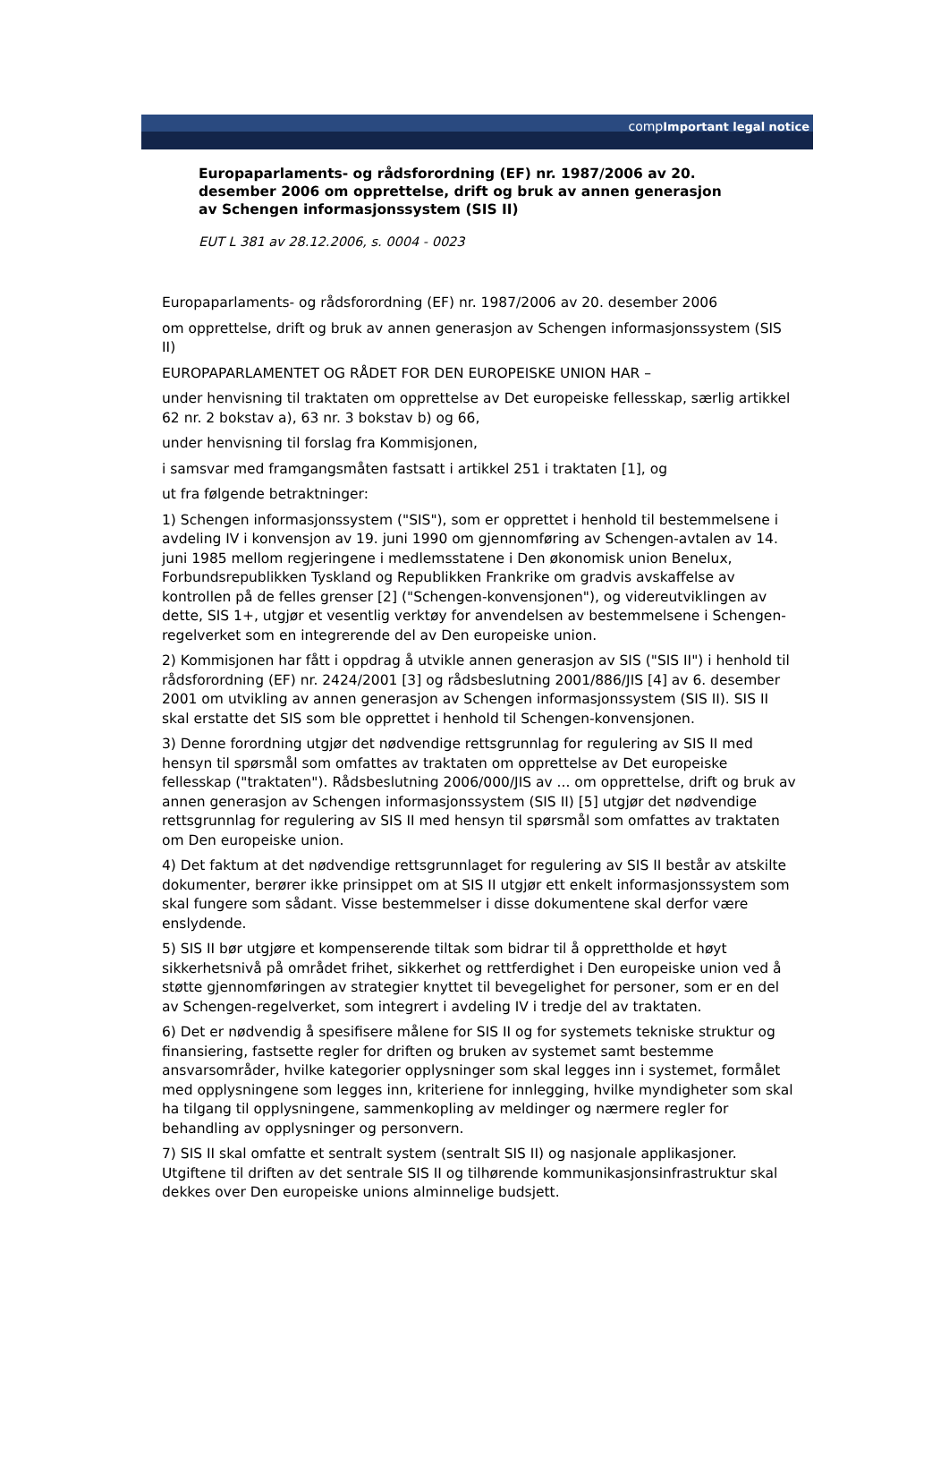comp Important legal notice
Europaparlaments- og rådsforordning (EF) nr. 1987/2006 av 20. desember 2006 om opprettelse, drift og bruk av annen generasjon av Schengen informasjonssystem (SIS II)
EUT L 381 av 28.12.2006, s. 0004 - 0023
Europaparlaments- og rådsforordning (EF) nr. 1987/2006 av 20. desember 2006
om opprettelse, drift og bruk av annen generasjon av Schengen informasjonssystem (SIS II)
EUROPAPARLAMENTET OG RÅDET FOR DEN EUROPEISKE UNION HAR –
under henvisning til traktaten om opprettelse av Det europeiske fellesskap, særlig artikkel 62 nr. 2 bokstav a), 63 nr. 3 bokstav b) og 66,
under henvisning til forslag fra Kommisjonen,
i samsvar med framgangsmåten fastsatt i artikkel 251 i traktaten [1], og
ut fra følgende betraktninger:
1) Schengen informasjonssystem ("SIS"), som er opprettet i henhold til bestemmelsene i avdeling IV i konvensjon av 19. juni 1990 om gjennomføring av Schengen-avtalen av 14. juni 1985 mellom regjeringene i medlemsstatene i Den økonomisk union Benelux, Forbundsrepublikken Tyskland og Republikken Frankrike om gradvis avskaffelse av kontrollen på de felles grenser [2] ("Schengen-konvensjonen"), og videreutviklingen av dette, SIS 1+, utgjør et vesentlig verktøy for anvendelsen av bestemmelsene i Schengen-regelverket som en integrerende del av Den europeiske union.
2) Kommisjonen har fått i oppdrag å utvikle annen generasjon av SIS ("SIS II") i henhold til rådsforordning (EF) nr. 2424/2001 [3] og rådsbeslutning 2001/886/JIS [4] av 6. desember 2001 om utvikling av annen generasjon av Schengen informasjonssystem (SIS II). SIS II skal erstatte det SIS som ble opprettet i henhold til Schengen-konvensjonen.
3) Denne forordning utgjør det nødvendige rettsgrunnlag for regulering av SIS II med hensyn til spørsmål som omfattes av traktaten om opprettelse av Det europeiske fellesskap ("traktaten"). Rådsbeslutning 2006/000/JIS av ... om opprettelse, drift og bruk av annen generasjon av Schengen informasjonssystem (SIS II) [5] utgjør det nødvendige rettsgrunnlag for regulering av SIS II med hensyn til spørsmål som omfattes av traktaten om Den europeiske union.
4) Det faktum at det nødvendige rettsgrunnlaget for regulering av SIS II består av atskilte dokumenter, berører ikke prinsippet om at SIS II utgjør ett enkelt informasjonssystem som skal fungere som sådant. Visse bestemmelser i disse dokumentene skal derfor være enslydende.
5) SIS II bør utgjøre et kompenserende tiltak som bidrar til å opprettholde et høyt sikkerhetsnivå på området frihet, sikkerhet og rettferdighet i Den europeiske union ved å støtte gjennomføringen av strategier knyttet til bevegelighet for personer, som er en del av Schengen-regelverket, som integrert i avdeling IV i tredje del av traktaten.
6) Det er nødvendig å spesifisere målene for SIS II og for systemets tekniske struktur og finansiering, fastsette regler for driften og bruken av systemet samt bestemme ansvarsområder, hvilke kategorier opplysninger som skal legges inn i systemet, formålet med opplysningene som legges inn, kriteriene for innlegging, hvilke myndigheter som skal ha tilgang til opplysningene, sammenkopling av meldinger og nærmere regler for behandling av opplysninger og personvern.
7) SIS II skal omfatte et sentralt system (sentralt SIS II) og nasjonale applikasjoner. Utgiftene til driften av det sentrale SIS II og tilhørende kommunikasjonsinfrastruktur skal dekkes over Den europeiske unions alminnelige budsjett.